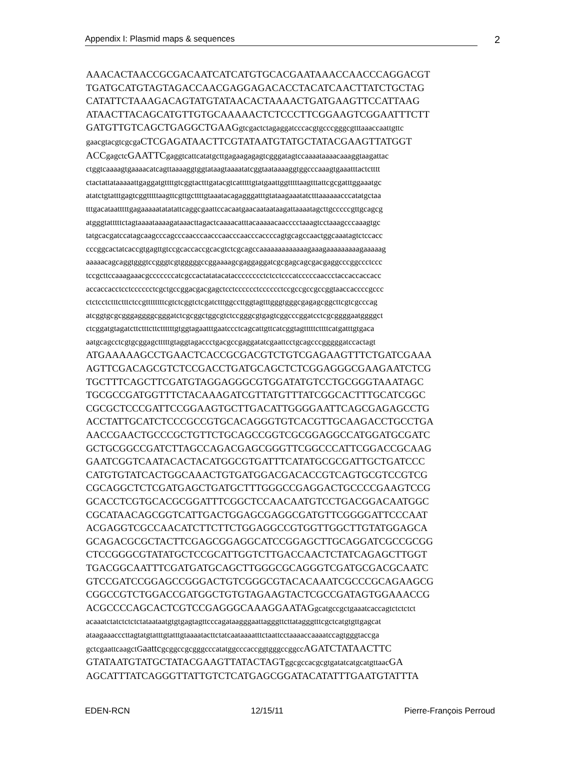Appendix I: Plasmid maps & sequences
2
AAACACTAACCGCGACAATCATCATGTGCACGAATAAACCAACCCAGGACGT
TGATGCATGTAGTAGACCAACGAGGAGACACCTACATCAACTTATCTGCTAG
CATATTCTAAAGACAGTATGTATAACACTAAAACTGATGAAGTTCCATTAAG
ATAACTTACAGCATGTTGTGCAAAAACTCTCCCTTCGGAAGTCGGAATTTCTT
GATGTTGTCAGCTGAGGCTGAAGgtcgactctagaggatcccacgtgcccgggcgtttaaaccaattgttc
gaacgtacgtcgcga CTCGAGATAACTTCGTATAATGTATGCTATACGAAGTTATGGT
ACCgagctc GAATTCgaggtcattcatatgcttgagaagagagtcgggatagtccaaaataaaacaaaggtaagattac
ctggtcaaaagtgaaaacatcagttaaaaggtggtataagtaaaatatcggtaataaaaggtggcccaaagtgaaatttactctttt
ctactattataaaaattgaggatgttttgtcggtactttgatacgtcatttttgtatgaattggtttttaagtttattcgcgatttggaaatgc
atatctgtatttgagtcggtttttaagttcgttgcttttgtaaatacagagggatttgtataagaaatatctttaaaaaacccatatgctaa
tttgacataatttttgagaaaaatatatattcaggcgaattccacaatgaacaataataagattaaaatagcttgcccccgttgcagcg
atgggtatttttctagtaaaataaaagataaacttagactcaaaacatttacaaaaacaacccctaaagtcctaaagcccaaagtgc
tatgcacgatccatagcaagcccagcccaacccaacccaacccaacccaccccagtgcagccaactggcaaatagtctccacc
cccggcactatcaccgtgagttgtccgcaccaccgcacgtctcgcagccaaaaaaaaaaaaagaaagaaaaaaaaagaaaaag
aaaaacagcaggtgggtccgggtcgtgggggccggaaaagcgaggaggatcgcgagcagcgacgaggcccggccctccc
tccgcttccaaagaaacgcccccccatcgccactatatacatacccccccctctcctcccatcccccaaccctaccaccaccacc
accaccacctcctcccccctcgctgccggacgacgagctcctcccccctcccccctccgccgccgccggtaaccaccccgccc
ctctcctctttctttctccgttttttttcgtctcggtctcgatctttggccttggtagtttgggtgggcgagagcggcttcgtcgcccag
atcggtgcgcgggaggggcgggatctcgcggctggcgtctccgggcgtgagtcggcccggatcctcgcggggaatggggct
ctcggatgtagatcttctttcttcttttttgtggtagaatttgaatccctcagcattgttcatcggtagtttttcttttcatgatttgtgaca
aatgcagcctcgtgcggagctttttgtaggtagaccctgacgccgaggatatcgaattcctgcagcccgggggatccactagt
ATGAAAAAGCCTGAACTCACCGCGACGTCTGTCGAGAAGTTTCTGATCGAAA
AGTTCGACAGCGTCTCCGACCTGATGCAGCTCTCGGAGGGCGAAGAATCTCG
TGCTTTCAGCTTCGATGTAGGAGGGCGTGGATATGTCCTGCGGGTAAATAGC
TGCGCCGATGGTTTCTACAAAGATCGTTATGTTTATCGGCACTTTGCATCGGC
CGCGCTCCCGATTCCGGAAGTGCTTGACATTGGGGAATTCAGCGAGAGCCTG
ACCTATTGCATCTCCCGCCGTGCACAGGGTGTCACGTTGCAAGACCTGCCTGA
AACCGAACTGCCCGCTGTTCTGCAGCCGGTCGCGGAGGCCATGGATGCGATC
GCTGCGGCCGATCTTAGCCAGACGAGCGGGTTCGGCCCATTCGGACCGCAAG
GAATCGGTCAATACACTACATGGCGTGATTTCATATGCGCGATTGCTGATCCC
CATGTGTATCACTGGCAAACTGTGATGGACGACACCGTCAGTGCGTCCGTCG
CGCAGGCTCTCGATGAGCTGATGCTTTGGGCCGAGGACTGCCCCGAAGTCCG
GCACCTCGTGCACGCGGATTTCGGCTCCAACAATGTCCTGACGGACAATGGC
CGCATAACAGCGGTCATTGACTGGAGCGAGGCGATGTTCGGGGATTCCCAAT
ACGAGGTCGCCAACATCTTCTTCTGGAGGCCGTGGTTGGCTTGTATGGAGCA
GCAGACGCGCTACTTCGAGCGGAGGCATCCGGAGCTTGCAGGATCGCCGCGG
CTCCGGGCGTATATGCTCCGCATTGGTCTTGACCAACTCTATCAGAGCTTGGT
TGACGGCAATTTCGATGATGCAGCTTGGGCGCAGGGTCGATGCGACGCAATC
GTCCGATCCGGAGCCGGGACTGTCGGGCGTACACAAATCGCCCGCAGAAGCG
CGGCCGTCTGGACCGATGGCTGTGTAGAAGTACTCGCCGATAGTGGAAACCG
ACGCCCCAGCACTCGTCCGAGGGCAAAGGAATAGgcatgccgctgaaatcaccagtctctctct
acaaatctatctctctctataataatgtgtgagtagttcccagataagggaattagggttcttatagggtttcgctcatgtgttgagcat
ataagaaacccttagtatgtatttgtatttgtaaaatacttctatcaataaaatttctaattcctaaaaccaaaatccagtgggtaccga
gctcgaattcaagctGaattcgcggccgcgggcccatatggcccaccggtgggccggcc AGATCTATAACTTC
GTATAATGTATGCTATACGAAGTTATACTAGTggcgccacgcgtgatatcatgcatgttaac GA
AGCATTTATCAGGGTTATTGTCTCATGAGCGGATACATATTTGAATGTATTTA
EDEN-RCN 12/15/11 Pierre-François Perroud